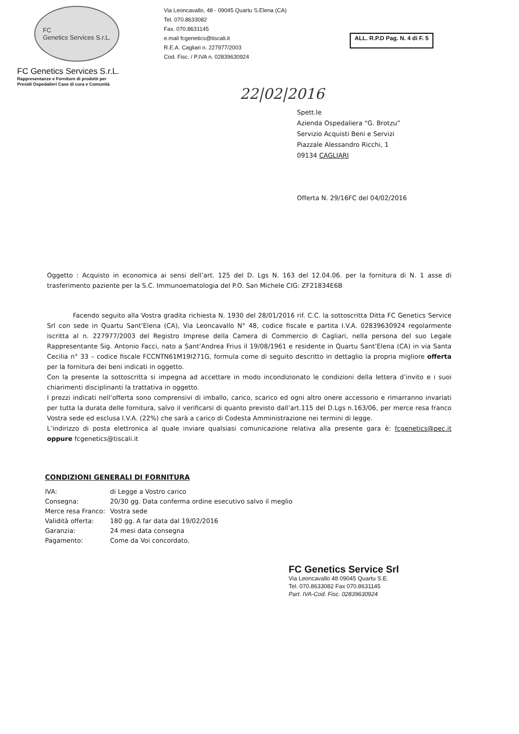FC
Genetics Services S.r.L.
FC Genetics Services S.r.L.
Rappresentanze e Forniture di prodotti per
Presidi Ospedalieri Case di cura e Comunità
Via Leoncavallo, 48 - 09045 Quartu S.Elena (CA)
Tel. 070.8633082
Fax. 070.8631145
e.mail fcgenetics@tiscali.it
R.E.A. Cagliari n. 227977/2003
Cod. Fisc. / P.IVA n. 02839630924
ALL. R.P.D Pag. N. 4 di F. 5
22|02|2016
Spett.le
Azienda Ospedaliera “G. Brotzu”
Servizio Acquisti Beni e Servizi
Piazzale Alessandro Ricchi, 1
09134 CAGLIARI
Offerta N. 29/16FC del 04/02/2016
Oggetto : Acquisto in economica ai sensi dell’art. 125 del D. Lgs N. 163 del 12.04.06. per la fornitura di N. 1 asse di trasferimento paziente per la S.C. Immunoematologia del P.O. San Michele CIG: ZF21834E6B
Facendo seguito alla Vostra gradita richiesta N. 1930 del 28/01/2016 rif. C.C. la sottoscritta Ditta FC Genetics Service Srl con sede in Quartu Sant’Elena (CA), Via Leoncavallo N° 48, codice fiscale e partita I.V.A. 02839630924 regolarmente iscritta al n. 227977/2003 del Registro Imprese della Camera di Commercio di Cagliari, nella persona del suo Legale Rappresentante Sig. Antonio Facci, nato a Sant’Andrea Frius il 19/08/1961 e residente in Quartu Sant’Elena (CA) in via Santa Cecilia n° 33 – codice fiscale FCCNTN61M19I271G, formula come di seguito descritto in dettaglio la propria migliore offerta per la fornitura dei beni indicati in oggetto.
Con la presente la sottoscritta si impegna ad accettare in modo incondizionato le condizioni della lettera d’invito e i suoi chiarimenti disciplinanti la trattativa in oggetto.
I prezzi indicati nell’offerta sono comprensivi di imballo, carico, scarico ed ogni altro onere accessorio e rimarranno invariati per tutta la durata delle fornitura, salvo il verificarsi di quanto previsto dall’art.115 del D.Lgs n.163/06, per merce resa franco Vostra sede ed esclusa I.V.A. (22%) che sarà a carico di Codesta Amministrazione nei termini di legge.
L’indirizzo di posta elettronica al quale inviare qualsiasi comunicazione relativa alla presente gara è: fcgenetics@pec.it oppure fcgenetics@tiscali.it
CONDIZIONI GENERALI DI FORNITURA
| IVA: | di Legge a Vostro carico |
| Consegna: | 20/30 gg. Data conferma ordine esecutivo salvo il meglio |
| Merce resa Franco: | Vostra sede |
| Validità offerta: | 180 gg. A far data dal 19/02/2016 |
| Garanzia: | 24 mesi data consegna |
| Pagamento: | Come da Voi concordato. |
FC Genetics Service Srl
Via Leoncavallo 48 09045 Quartu S.E.
Tel. 070.8633082 Fax 070.8631145
Part. IVA-Cod. Fisc. 02839630924